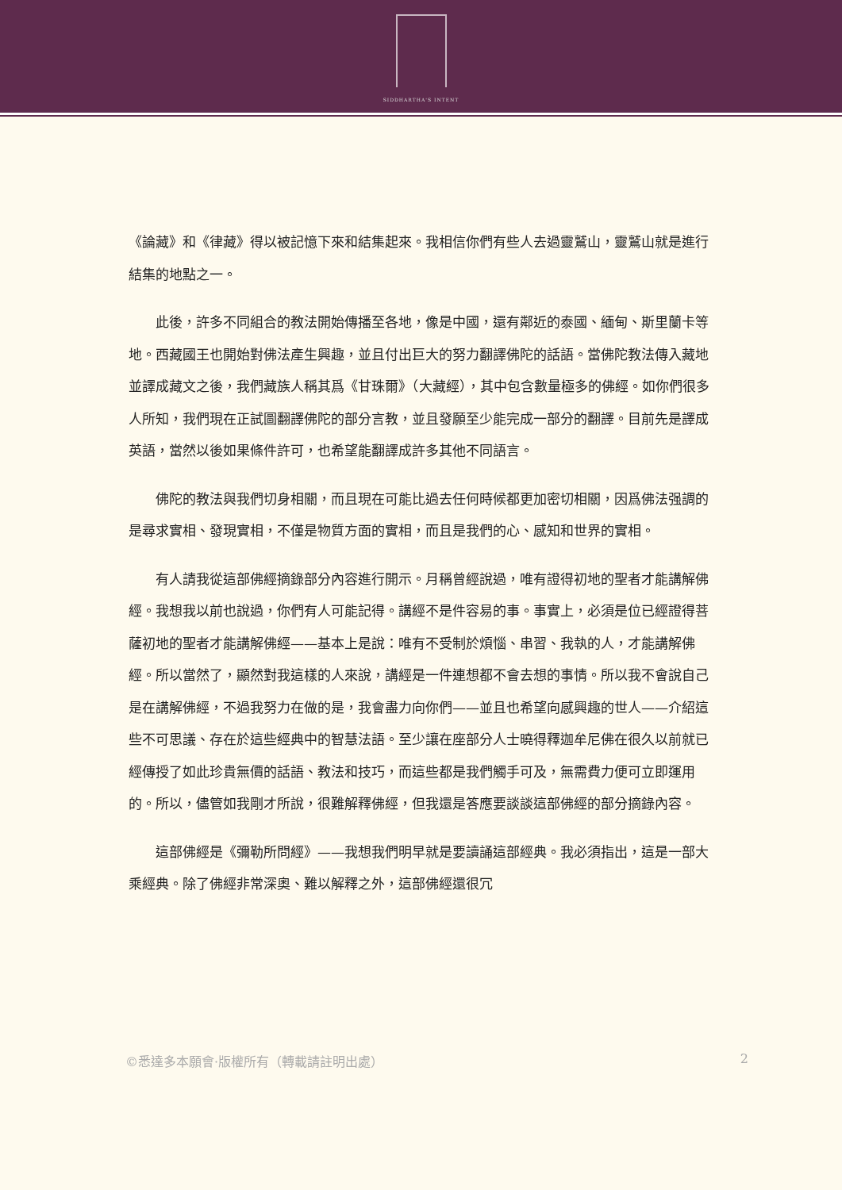SIDDHARTHA'S INTENT
《論藏》和《律藏》得以被記憶下來和結集起來。我相信你們有些人去過靈鷲山，靈鷲山就是進行結集的地點之一。
此後，許多不同組合的教法開始傳播至各地，像是中國，還有鄰近的泰國、緬甸、斯里蘭卡等地。西藏國王也開始對佛法產生興趣，並且付出巨大的努力翻譯佛陀的話語。當佛陀教法傳入藏地並譯成藏文之後，我們藏族人稱其爲《甘珠爾》（大藏經），其中包含數量極多的佛經。如你們很多人所知，我們現在正試圖翻譯佛陀的部分言教，並且發願至少能完成一部分的翻譯。目前先是譯成英語，當然以後如果條件許可，也希望能翻譯成許多其他不同語言。
佛陀的教法與我們切身相關，而且現在可能比過去任何時候都更加密切相關，因爲佛法强調的是尋求實相、發現實相，不僅是物質方面的實相，而且是我們的心、感知和世界的實相。
有人請我從這部佛經摘錄部分內容進行開示。月稱曾經說過，唯有證得初地的聖者才能講解佛經。我想我以前也說過，你們有人可能記得。講經不是件容易的事。事實上，必須是位已經證得菩薩初地的聖者才能講解佛經——基本上是說：唯有不受制於煩惱、串習、我執的人，才能講解佛經。所以當然了，顯然對我這樣的人來說，講經是一件連想都不會去想的事情。所以我不會說自己是在講解佛經，不過我努力在做的是，我會盡力向你們——並且也希望向感興趣的世人——介紹這些不可思議、存在於這些經典中的智慧法語。至少讓在座部分人士曉得釋迦牟尼佛在很久以前就已經傳授了如此珍貴無價的話語、教法和技巧，而這些都是我們觸手可及，無需費力便可立即運用的。所以，儘管如我剛才所說，很難解釋佛經，但我還是答應要談談這部佛經的部分摘錄內容。
這部佛經是《彌勒所問經》——我想我們明早就是要讀誦這部經典。我必須指出，這是一部大乘經典。除了佛經非常深奧、難以解釋之外，這部佛經還很冗
©悉達多本願會·版權所有（轉載請註明出處） 2